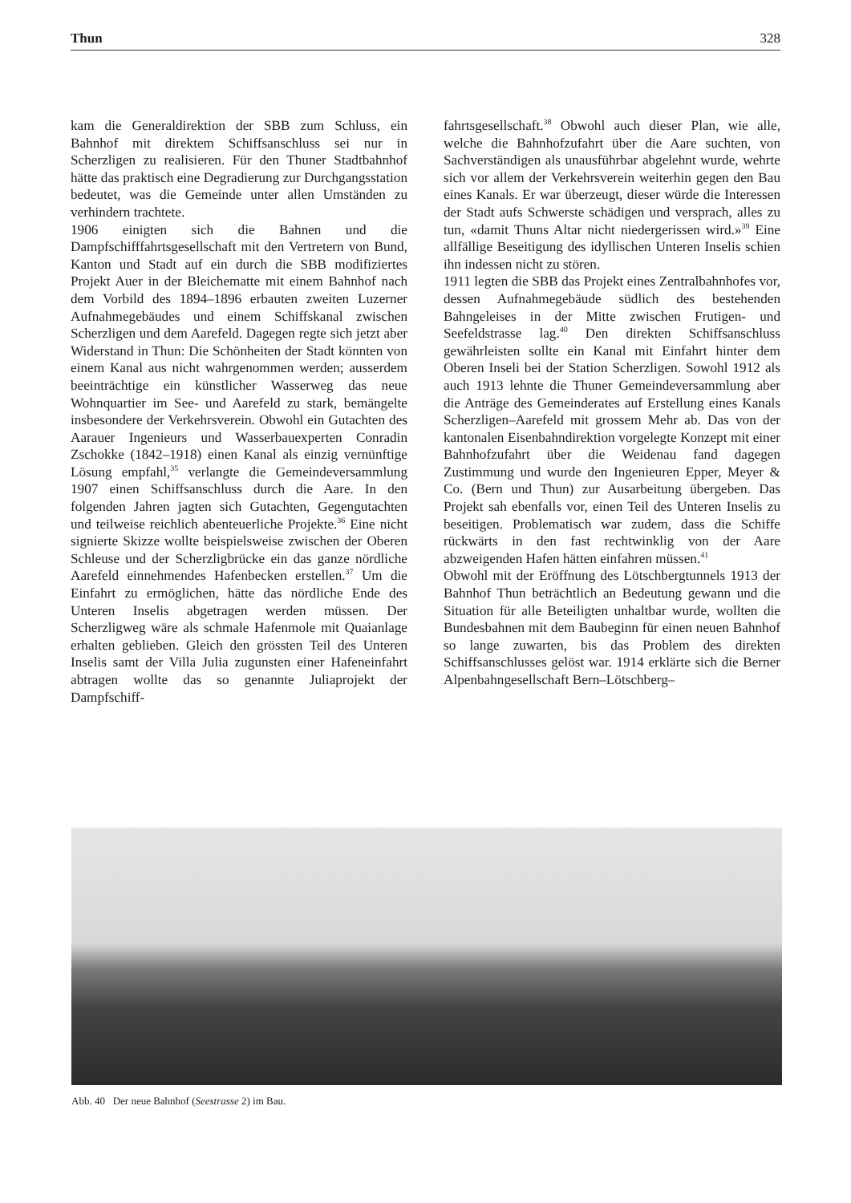Thun 328
kam die Generaldirektion der SBB zum Schluss, ein Bahnhof mit direktem Schiffsanschluss sei nur in Scherzligen zu realisieren. Für den Thuner Stadtbahnhof hätte das praktisch eine Degradierung zur Durchgangsstation bedeutet, was die Gemeinde unter allen Umständen zu verhindern trachtete.
1906 einigten sich die Bahnen und die Dampfschifffahrtsgesellschaft mit den Vertretern von Bund, Kanton und Stadt auf ein durch die SBB modifiziertes Projekt Auer in der Bleichematte mit einem Bahnhof nach dem Vorbild des 1894–1896 erbauten zweiten Luzerner Aufnahmegebäudes und einem Schiffskanal zwischen Scherzligen und dem Aarefeld. Dagegen regte sich jetzt aber Widerstand in Thun: Die Schönheiten der Stadt könnten von einem Kanal aus nicht wahrgenommen werden; ausserdem beeinträchtige ein künstlicher Wasserweg das neue Wohnquartier im See- und Aarefeld zu stark, bemängelte insbesondere der Verkehrsverein. Obwohl ein Gutachten des Aarauer Ingenieurs und Wasserbauexperten Conradin Zschokke (1842–1918) einen Kanal als einzig vernünftige Lösung empfahl,<sup>35</sup> verlangte die Gemeindeversammlung 1907 einen Schiffsanschluss durch die Aare. In den folgenden Jahren jagten sich Gutachten, Gegengutachten und teilweise reichlich abenteuerliche Projekte.<sup>36</sup> Eine nicht signierte Skizze wollte beispielsweise zwischen der Oberen Schleuse und der Scherzligbrücke ein das ganze nördliche Aarefeld einnehmendes Hafenbecken erstellen.<sup>37</sup> Um die Einfahrt zu ermöglichen, hätte das nördliche Ende des Unteren Inselis abgetragen werden müssen. Der Scherzligweg wäre als schmale Hafenmole mit Quaianlage erhalten geblieben. Gleich den grössten Teil des Unteren Inselis samt der Villa Julia zugunsten einer Hafeneinfahrt abtragen wollte das so genannte Juliaprojekt der Dampfschiff-
fahrtsgesellschaft.<sup>38</sup> Obwohl auch dieser Plan, wie alle, welche die Bahnhofzufahrt über die Aare suchten, von Sachverständigen als unausführbar abgelehnt wurde, wehrte sich vor allem der Verkehrsverein weiterhin gegen den Bau eines Kanals. Er war überzeugt, dieser würde die Interessen der Stadt aufs Schwerste schädigen und versprach, alles zu tun, «damit Thuns Altar nicht niedergerissen wird.»<sup>39</sup> Eine allfällige Beseitigung des idyllischen Unteren Inselis schien ihn indessen nicht zu stören.
1911 legten die SBB das Projekt eines Zentralbahnhofes vor, dessen Aufnahmegebäude südlich des bestehenden Bahngeleises in der Mitte zwischen Frutigen- und Seefeldstrasse lag.<sup>40</sup> Den direkten Schiffsanschluss gewährleisten sollte ein Kanal mit Einfahrt hinter dem Oberen Inseli bei der Station Scherzligen. Sowohl 1912 als auch 1913 lehnte die Thuner Gemeindeversammlung aber die Anträge des Gemeinderates auf Erstellung eines Kanals Scherzligen–Aarefeld mit grossem Mehr ab. Das von der kantonalen Eisenbahndirektion vorgelegte Konzept mit einer Bahnhofzufahrt über die Weidenau fand dagegen Zustimmung und wurde den Ingenieuren Epper, Meyer & Co. (Bern und Thun) zur Ausarbeitung übergeben. Das Projekt sah ebenfalls vor, einen Teil des Unteren Inselis zu beseitigen. Problematisch war zudem, dass die Schiffe rückwärts in den fast rechtwinklig von der Aare abzweigenden Hafen hätten einfahren müssen.<sup>41</sup>
Obwohl mit der Eröffnung des Lötschbergtunnels 1913 der Bahnhof Thun beträchtlich an Bedeutung gewann und die Situation für alle Beteiligten unhaltbar wurde, wollten die Bundesbahnen mit dem Baubeginn für einen neuen Bahnhof so lange zuwarten, bis das Problem des direkten Schiffsanschlusses gelöst war. 1914 erklärte sich die Berner Alpenbahngesellschaft Bern–Lötschberg–
Abb. 40 Der neue Bahnhof (Seestrasse 2) im Bau.